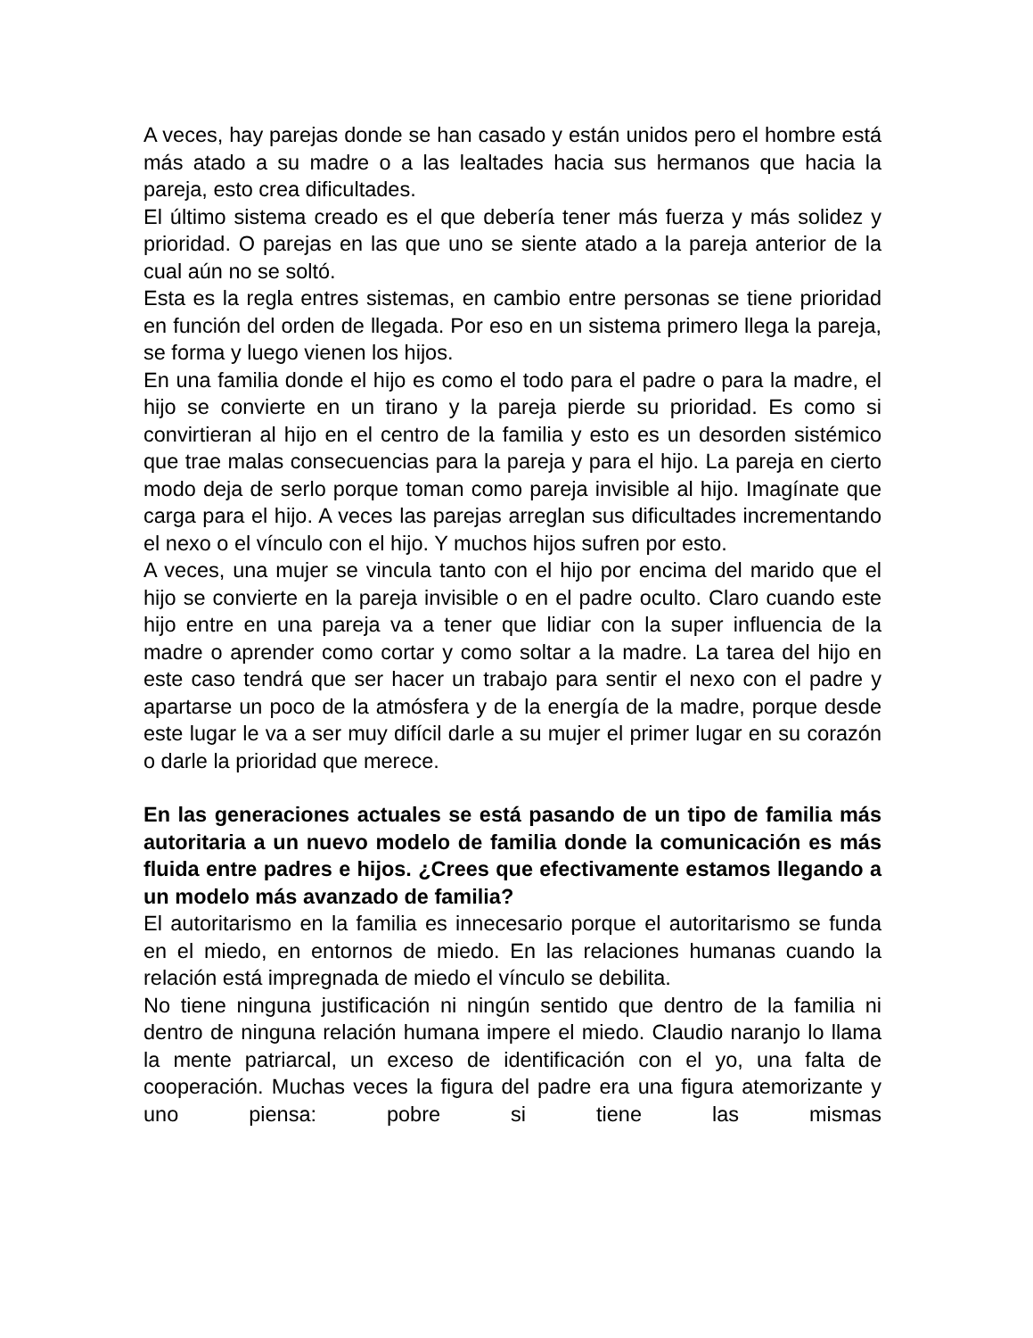A veces, hay parejas donde se han casado y están unidos pero el hombre está más atado a su madre o a las lealtades hacia sus hermanos que hacia la pareja, esto crea dificultades.
El último sistema creado es el que debería tener más fuerza y más solidez y prioridad. O parejas en las que uno se siente atado a la pareja anterior de la cual aún no se soltó.
Esta es la regla entres sistemas, en cambio entre personas se tiene prioridad en función del orden de llegada. Por eso en un sistema primero llega la pareja, se forma y luego vienen los hijos.
En una familia donde el hijo es como el todo para el padre o para la madre, el hijo se convierte en un tirano y la pareja pierde su prioridad. Es como si convirtieran al hijo en el centro de la familia y esto es un desorden sistémico que trae malas consecuencias para la pareja y para el hijo. La pareja en cierto modo deja de serlo porque toman como pareja invisible al hijo. Imagínate que carga para el hijo. A veces las parejas arreglan sus dificultades incrementando el nexo o el vínculo con el hijo. Y muchos hijos sufren por esto.
A veces, una mujer se vincula tanto con el hijo por encima del marido que el hijo se convierte en la pareja invisible o en el padre oculto. Claro cuando este hijo entre en una pareja va a tener que lidiar con la super influencia de la madre o aprender como cortar y como soltar a la madre. La tarea del hijo en este caso tendrá que ser hacer un trabajo para sentir el nexo con el padre y apartarse un poco de la atmósfera y de la energía de la madre, porque desde este lugar le va a ser muy difícil darle a su mujer el primer lugar en su corazón o darle la prioridad que merece.
En las generaciones actuales se está pasando de un tipo de familia más autoritaria a un nuevo modelo de familia donde la comunicación es más fluida entre padres e hijos. ¿Crees que efectivamente estamos llegando a un modelo más avanzado de familia?
El autoritarismo en la familia es innecesario porque el autoritarismo se funda en el miedo, en entornos de miedo. En las relaciones humanas cuando la relación está impregnada de miedo el vínculo se debilita.
No tiene ninguna justificación ni ningún sentido que dentro de la familia ni dentro de ninguna relación humana impere el miedo. Claudio naranjo lo llama la mente patriarcal, un exceso de identificación con el yo, una falta de cooperación. Muchas veces la figura del padre era una figura atemorizante y uno piensa: pobre si tiene las mismas